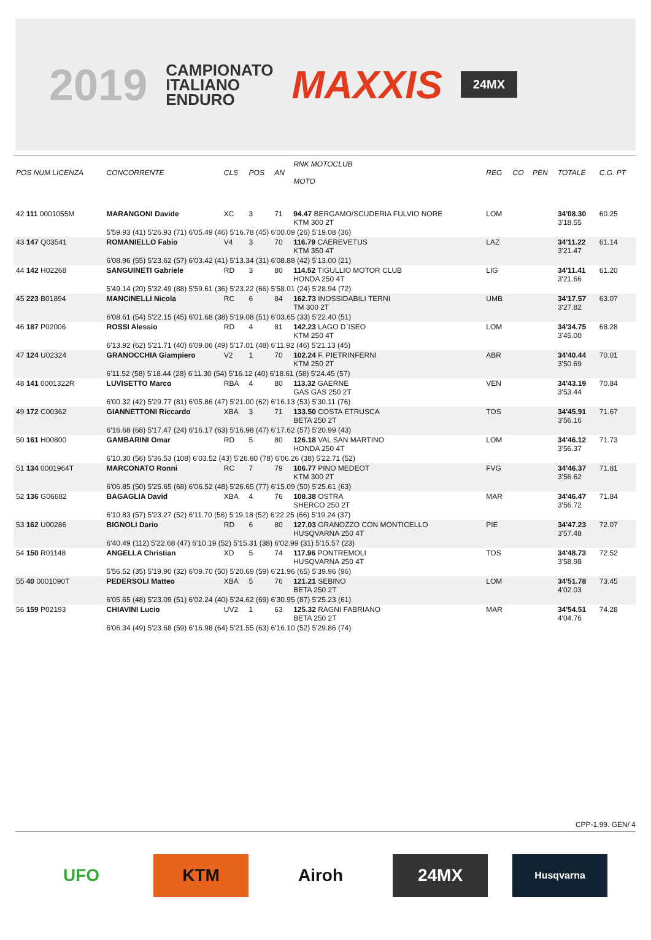2019 CAMPIONATO
ITALIANO
ENDURO MAXXIS 24MX
| POS NUM LICENZA | CONCORRENTE | CLS | POS | AN | RNK MOTOCLUB MOTO | REG | CO | PEN | TOTALE | C.G. PT |
| --- | --- | --- | --- | --- | --- | --- | --- | --- | --- | --- |
| 42 111 0001055M | MARANGONI Davide | XC | 3 | 71 | 94.47 BERGAMO/SCUDERIA FULVIO NORE KTM 300 2T | LOM | | | 34'08.30 3'18.55 | 60.25 |
| | 5'59.93 (41) 5'26.93 (71) 6'05.49 (46) 5'16.78 (45) 6'00.09 (26) 5'19.08 (36) | | | | | | | | | |
| 43 147 Q03541 | ROMANIELLO Fabio | V4 | 3 | 70 | 116.79 CAEREVETUS KTM 350 4T | LAZ | | | 34'11.22 3'21.47 | 61.14 |
| | 6'08.96 (55) 5'23.62 (57) 6'03.42 (41) 5'13.34 (31) 6'08.88 (42) 5'13.00 (21) | | | | | | | | | |
| 44 142 H02268 | SANGUINETI Gabriele | RD | 3 | 80 | 114.52 TIGULLIO MOTOR CLUB HONDA 250 4T | LIG | | | 34'11.41 3'21.66 | 61.20 |
| | 5'49.14 (20) 5'32.49 (88) 5'59.61 (36) 5'23.22 (66) 5'58.01 (24) 5'28.94 (72) | | | | | | | | | |
| 45 223 B01894 | MANCINELLI Nicola | RC | 6 | 84 | 162.73 INOSSIDABILI TERNI TM 300 2T | UMB | | | 34'17.57 3'27.82 | 63.07 |
| | 6'08.61 (54) 5'22.15 (45) 6'01.68 (38) 5'19.08 (51) 6'03.65 (33) 5'22.40 (51) | | | | | | | | | |
| 46 187 P02006 | ROSSI Alessio | RD | 4 | 81 | 142.23 LAGO D`ISEO KTM 250 4T | LOM | | | 34'34.75 3'45.00 | 68.28 |
| | 6'13.92 (62) 5'21.71 (40) 6'09.06 (49) 5'17.01 (48) 6'11.92 (46) 5'21.13 (45) | | | | | | | | | |
| 47 124 U02324 | GRANOCCHIA Giampiero | V2 | 1 | 70 | 102.24 F. PIETRINFERNI KTM 250 2T | ABR | | | 34'40.44 3'50.69 | 70.01 |
| | 6'11.52 (58) 5'18.44 (28) 6'11.30 (54) 5'16.12 (40) 6'18.61 (58) 5'24.45 (57) | | | | | | | | | |
| 48 141 0001322R | LUVISETTO Marco | RBA | 4 | 80 | 113.32 GAERNE GAS GAS 250 2T | VEN | | | 34'43.19 3'53.44 | 70.84 |
| | 6'00.32 (42) 5'29.77 (81) 6'05.86 (47) 5'21.00 (62) 6'16.13 (53) 5'30.11 (76) | | | | | | | | | |
| 49 172 C00362 | GIANNETTONI Riccardo | XBA | 3 | 71 | 133.50 COSTA ETRUSCA BETA 250 2T | TOS | | | 34'45.91 3'56.16 | 71.67 |
| | 6'16.68 (68) 5'17.47 (24) 6'16.17 (63) 5'16.98 (47) 6'17.62 (57) 5'20.99 (43) | | | | | | | | | |
| 50 161 H00800 | GAMBARINI Omar | RD | 5 | 80 | 126.18 VAL SAN MARTINO HONDA 250 4T | LOM | | | 34'46.12 3'56.37 | 71.73 |
| | 6'10.30 (56) 5'36.53 (108) 6'03.52 (43) 5'26.80 (78) 6'06.26 (38) 5'22.71 (52) | | | | | | | | | |
| 51 134 0001964T | MARCONATO Ronni | RC | 7 | 79 | 106.77 PINO MEDEOT KTM 300 2T | FVG | | | 34'46.37 3'56.62 | 71.81 |
| | 6'06.85 (50) 5'25.65 (68) 6'06.52 (48) 5'26.65 (77) 6'15.09 (50) 5'25.61 (63) | | | | | | | | | |
| 52 136 G06682 | BAGAGLIA David | XBA | 4 | 76 | 108.38 OSTRA SHERCO 250 2T | MAR | | | 34'46.47 3'56.72 | 71.84 |
| | 6'10.83 (57) 5'23.27 (52) 6'11.70 (56) 5'19.18 (52) 6'22.25 (66) 5'19.24 (37) | | | | | | | | | |
| 53 162 U00286 | BIGNOLI Dario | RD | 6 | 80 | 127.03 GRANOZZO CON MONTICELLO HUSQVARNA 250 4T | PIE | | | 34'47.23 3'57.48 | 72.07 |
| | 6'40.49 (112) 5'22.68 (47) 6'10.19 (52) 5'15.31 (38) 6'02.99 (31) 5'15.57 (23) | | | | | | | | | |
| 54 150 R01148 | ANGELLA Christian | XD | 5 | 74 | 117.96 PONTREMOLI HUSQVARNA 250 4T | TOS | | | 34'48.73 3'58.98 | 72.52 |
| | 5'56.52 (35) 5'19.90 (32) 6'09.70 (50) 5'20.69 (59) 6'21.96 (65) 5'39.96 (96) | | | | | | | | | |
| 55 40 0001090T | PEDERSOLI Matteo | XBA | 5 | 76 | 121.21 SEBINO BETA 250 2T | LOM | | | 34'51.78 4'02.03 | 73.45 |
| | 6'05.65 (48) 5'23.09 (51) 6'02.24 (40) 5'24.62 (69) 6'30.95 (87) 5'25.23 (61) | | | | | | | | | |
| 56 159 P02193 | CHIAVINI Lucio | UV2 | 1 | 63 | 125.32 RAGNI FABRIANO BETA 250 2T | MAR | | | 34'54.51 4'04.76 | 74.28 |
| | 6'06.34 (49) 5'23.68 (59) 6'16.98 (64) 5'21.55 (63) 6'16.10 (52) 5'29.86 (74) | | | | | | | | | |
CPP-1.99. GEN/ 4
UFO KTM Airoh 24MX
Husqvarna